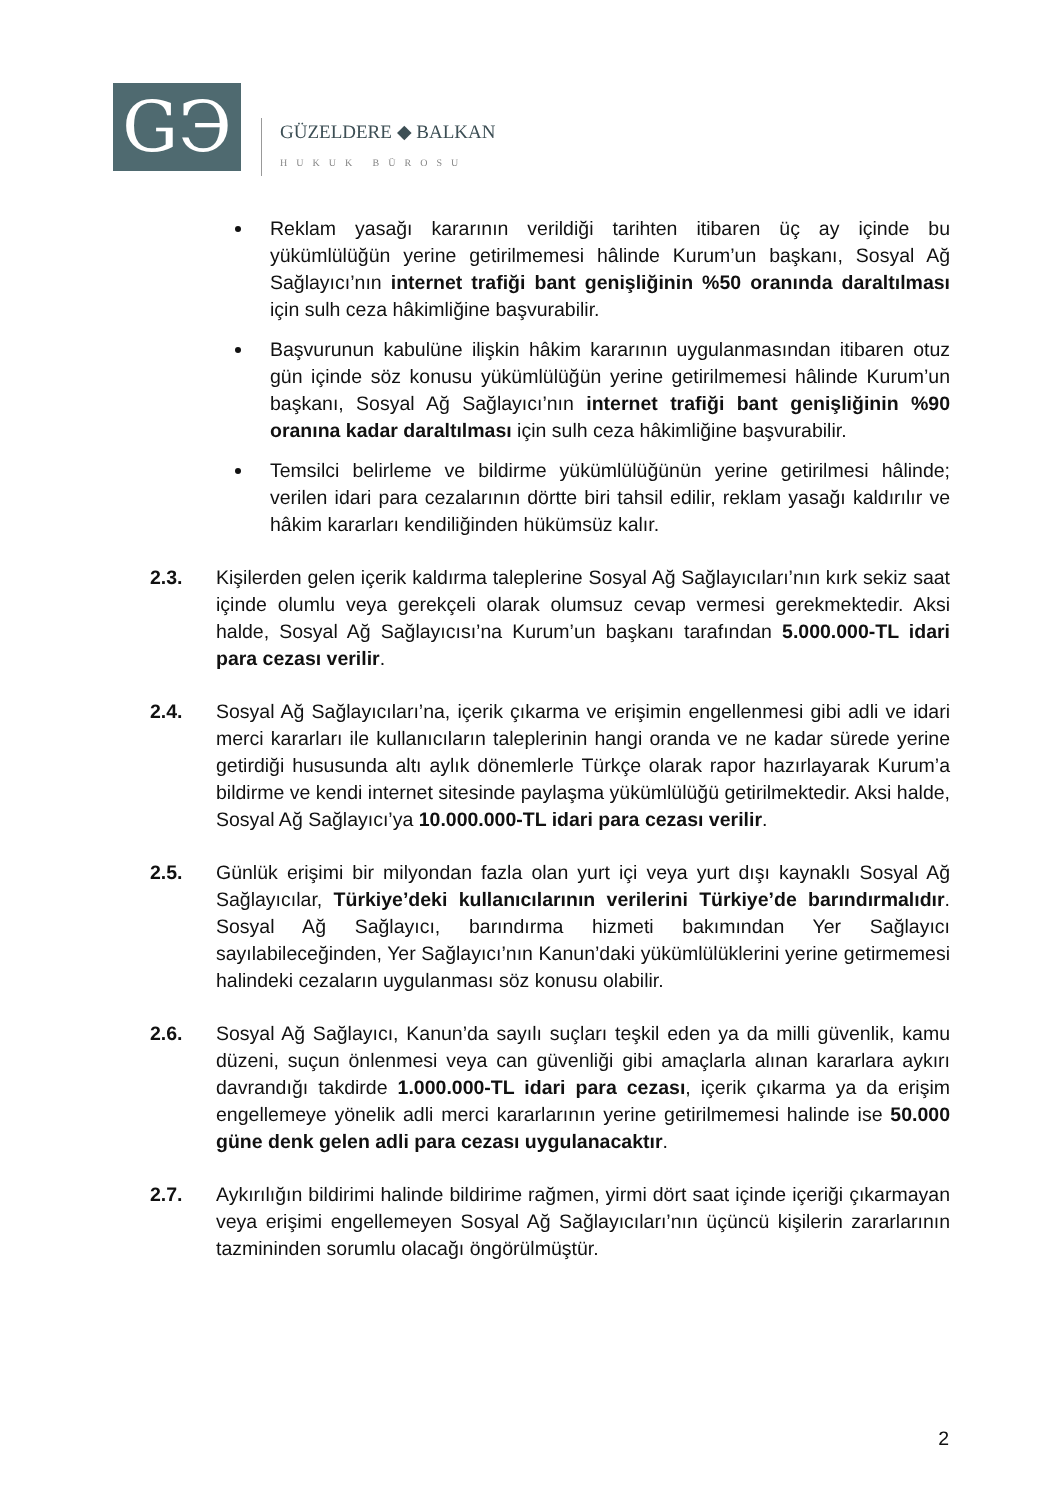GЭ
GÜZELDERE ◆ BALKAN
HUKUK BÜROSU
Reklam yasağı kararının verildiği tarihten itibaren üç ay içinde bu yükümlülüğün yerine getirilmemesi hâlinde Kurum’un başkanı, Sosyal Ağ Sağlayıcı’nın internet trafiği bant genişliğinin %50 oranında daraltılması için sulh ceza hâkimliğine başvurabilir.
Başvurunun kabulüne ilişkin hâkim kararının uygulanmasından itibaren otuz gün içinde söz konusu yükümlülüğün yerine getirilmemesi hâlinde Kurum’un başkanı, Sosyal Ağ Sağlayıcı’nın internet trafiği bant genişliğinin %90 oranına kadar daraltılması için sulh ceza hâkimliğine başvurabilir.
Temsilci belirleme ve bildirme yükümlülüğünün yerine getirilmesi hâlinde; verilen idari para cezalarının dörtte biri tahsil edilir, reklam yasağı kaldırılır ve hâkim kararları kendiliğinden hükümsüz kalır.
2.3. Kişilerden gelen içerik kaldırma taleplerine Sosyal Ağ Sağlayıcıları’nın kırk sekiz saat içinde olumlu veya gerekçeli olarak olumsuz cevap vermesi gerekmektedir. Aksi halde, Sosyal Ağ Sağlayıcısı’na Kurum’un başkanı tarafından 5.000.000-TL idari para cezası verilir.
2.4. Sosyal Ağ Sağlayıcıları’na, içerik çıkarma ve erişimin engellenmesi gibi adli ve idari merci kararları ile kullanıcıların taleplerinin hangi oranda ve ne kadar sürede yerine getirdiği hususunda altı aylık dönemlerle Türkçe olarak rapor hazırlayarak Kurum’a bildirme ve kendi internet sitesinde paylaşma yükümlülüğü getirilmektedir. Aksi halde, Sosyal Ağ Sağlayıcı’ya 10.000.000-TL idari para cezası verilir.
2.5. Günlük erişimi bir milyondan fazla olan yurt içi veya yurt dışı kaynaklı Sosyal Ağ Sağlayıcılar, Türkiye’deki kullanıcılarının verilerini Türkiye’de barındırmalıdır. Sosyal Ağ Sağlayıcı, barındırma hizmeti bakımından Yer Sağlayıcı sayılabileceğinden, Yer Sağlayıcı’nın Kanun’daki yükümlülüklerini yerine getirmemesi halindeki cezaların uygulanması söz konusu olabilir.
2.6. Sosyal Ağ Sağlayıcı, Kanun’da sayılı suçları teşkil eden ya da milli güvenlik, kamu düzeni, suçun önlenmesi veya can güvenliği gibi amaçlarla alınan kararlara aykırı davrandığı takdirde 1.000.000-TL idari para cezası, içerik çıkarma ya da erişim engellemeye yönelik adli merci kararlarının yerine getirilmemesi halinde ise 50.000 güne denk gelen adli para cezası uygulanacaktır.
2.7. Aykırılığın bildirimi halinde bildirime rağmen, yirmi dört saat içinde içeriği çıkarmayan veya erişimi engellemeyen Sosyal Ağ Sağlayıcıları’nın üçüncü kişilerin zararlarının tazmininden sorumlu olacağı öngörülmüştür.
2